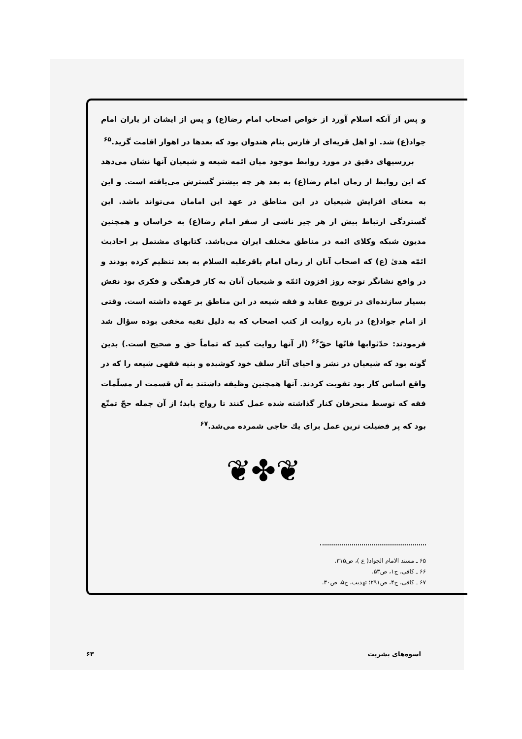و پس از آنکه اسلام آورد از خواص اصحاب امام رضا(ع) و پس از ایشان از یاران امام جواد(ع) شد. او اهل قریه‌ای از فارس بنام هندوان بود که بعدها در اهواز اقامت گزید.<sup>۶۵</sup>
بررسیهای دقیق در مورد روابط موجود میان ائمه شیعه و شیعیان آنها نشان می‌دهد که این روابط از زمان امام رضا(ع) به بعد هر چه بیشتر گسترش می‌یافته است. و این به معنای افزایش شیعیان در این مناطق در عهد این امامان می‌تواند باشد. این گستردگی ارتباط بیش از هر چیز ناشی از سفر امام رضا(ع) به خراسان و همچنین مدیون شبکه وکلای ائمه در مناطق مختلف ایران می‌باشد. کتابهای مشتمل بر احادیث ائمّه هدیٰ (ع) که اصحاب آنان از زمان امام باقرعلیه السلام به بعد تنظیم کرده بودند و در واقع نشانگر توجه روز افزون ائمّه و شیعیان آنان به کار فرهنگی و فکری بود نقش بسیار سازنده‌ای در ترویج عقاید و فقه شیعه در این مناطق بر عهده داشته است. وقتی از امام جواد(ع) در باره روایت از کتب اصحاب که به دلیل تقیه مخفی بوده سؤال شد فرمودند: حدّثوابها فانّها حقّ<sup>۶۶</sup> (از آنها روایت کنید که تماماً حق و صحیح است.) بدین گونه بود که شیعیان در نشر و احیای آثار سلف خود کوشیده و بنیه فقهی شیعه را که در واقع اساس کار بود تقویت کردند. آنها همچنین وظیفه داشتند به آن قسمت از مسلّمات فقه که توسط منحرفان کنار گذاشته شده عمل کنند تا رواج یابد؛ از آن جمله حجّ تمتّع بود که پر فضیلت ترین عمل برای یك حاجی شمرده می‌شد.<sup>۶۷</sup>
❦✤❦
۶۵ ـ مسند الامام الجواد( ع )، ص۳۱۵.
۶۶ ـ کافی، ج۱، ص۵۳.
۶۷ ـ کافی، ج۴، ص۲۹۱؛ تهذیب، ج۵، ص۳۰.
۶۳ اسوه‌های بشریت